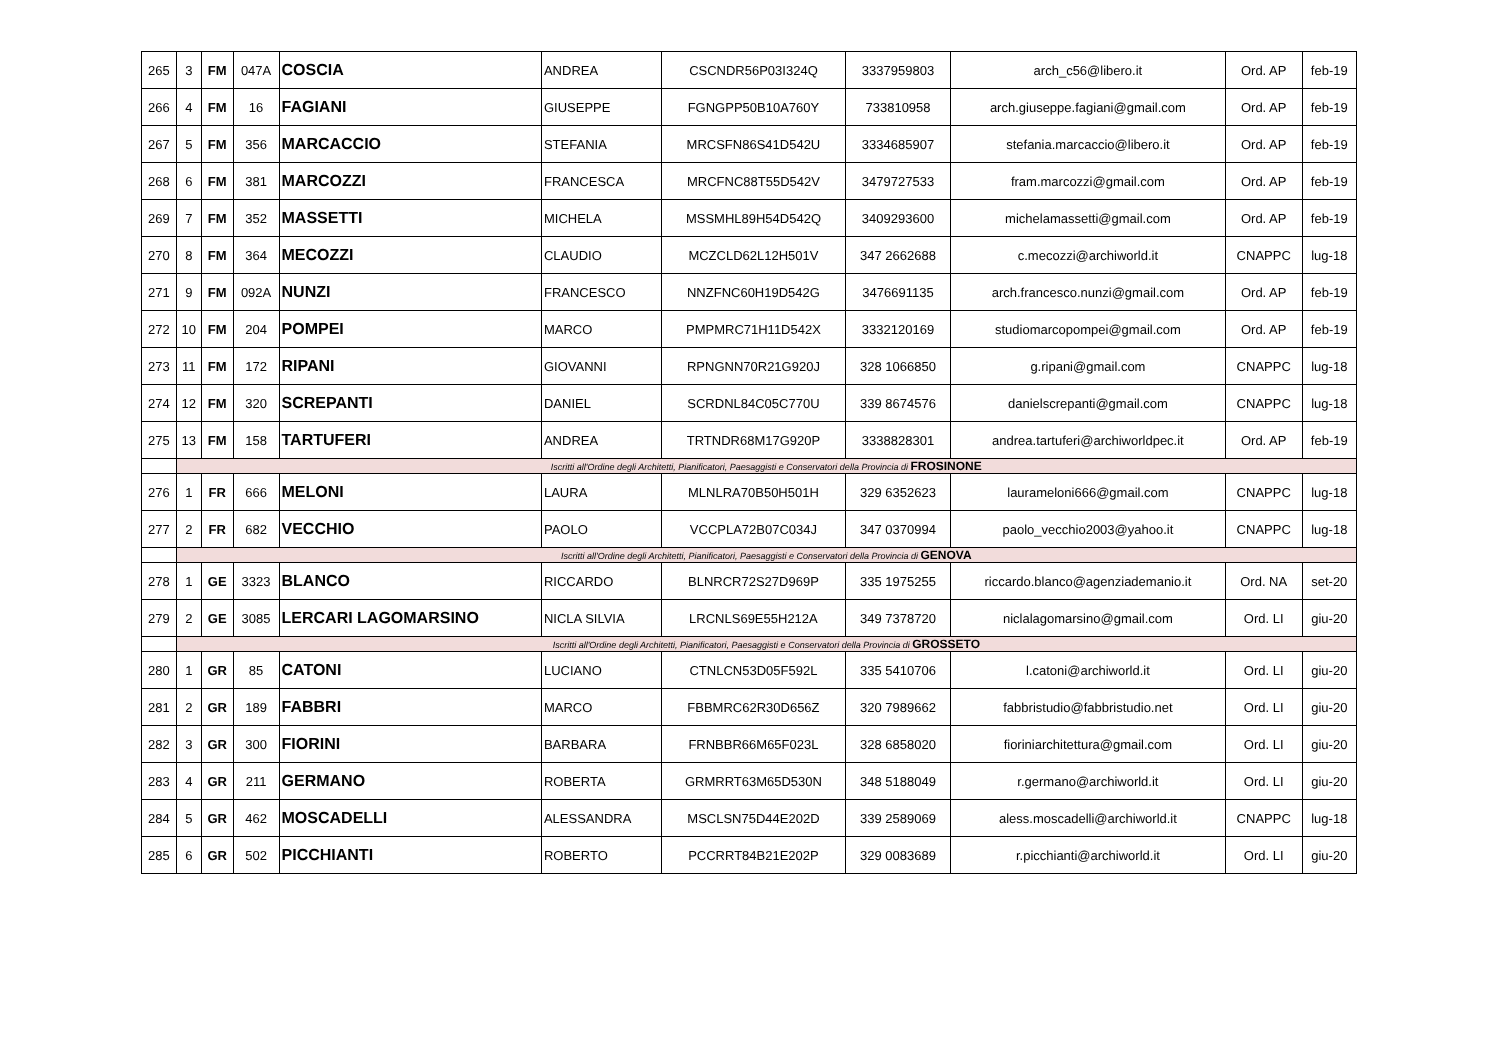| 265 | 3 | FM | 047A | COSCIA | ANDREA | CSCNDR56P03I324Q | 3337959803 | arch_c56@libero.it | Ord. AP | feb-19 |
| 266 | 4 | FM | 16 | FAGIANI | GIUSEPPE | FGNGPP50B10A760Y | 733810958 | arch.giuseppe.fagiani@gmail.com | Ord. AP | feb-19 |
| 267 | 5 | FM | 356 | MARCACCIO | STEFANIA | MRCSFN86S41D542U | 3334685907 | stefania.marcaccio@libero.it | Ord. AP | feb-19 |
| 268 | 6 | FM | 381 | MARCOZZI | FRANCESCA | MRCFNC88T55D542V | 3479727533 | fram.marcozzi@gmail.com | Ord. AP | feb-19 |
| 269 | 7 | FM | 352 | MASSETTI | MICHELA | MSSMHL89H54D542Q | 3409293600 | michelamassetti@gmail.com | Ord. AP | feb-19 |
| 270 | 8 | FM | 364 | MECOZZI | CLAUDIO | MCZCLD62L12H501V | 347 2662688 | c.mecozzi@archiworld.it | CNAPPC | lug-18 |
| 271 | 9 | FM | 092A | NUNZI | FRANCESCO | NNZFNC60H19D542G | 3476691135 | arch.francesco.nunzi@gmail.com | Ord. AP | feb-19 |
| 272 | 10 | FM | 204 | POMPEI | MARCO | PMPMRC71H11D542X | 3332120169 | studiomarcopompei@gmail.com | Ord. AP | feb-19 |
| 273 | 11 | FM | 172 | RIPANI | GIOVANNI | RPNGNN70R21G920J | 328 1066850 | g.ripani@gmail.com | CNAPPC | lug-18 |
| 274 | 12 | FM | 320 | SCREPANTI | DANIEL | SCRDNL84C05C770U | 339 8674576 | danielscrepanti@gmail.com | CNAPPC | lug-18 |
| 275 | 13 | FM | 158 | TARTUFERI | ANDREA | TRTNDR68M17G920P | 3338828301 | andrea.tartuferi@archiworldpec.it | Ord. AP | feb-19 |
| | Iscritti all'Ordine degli Architetti, Pianificatori, Paesaggisti e Conservatori della Provincia di FROSINONE | | | | | | | | | |
| 276 | 1 | FR | 666 | MELONI | LAURA | MLNLRA70B50H501H | 329 6352623 | laurameloni666@gmail.com | CNAPPC | lug-18 |
| 277 | 2 | FR | 682 | VECCHIO | PAOLO | VCCPLA72B07C034J | 347 0370994 | paolo_vecchio2003@yahoo.it | CNAPPC | lug-18 |
| | Iscritti all'Ordine degli Architetti, Pianificatori, Paesaggisti e Conservatori della Provincia di GENOVA | | | | | | | | | |
| 278 | 1 | GE | 3323 | BLANCO | RICCARDO | BLNRCR72S27D969P | 335 1975255 | riccardo.blanco@agenziademanio.it | Ord. NA | set-20 |
| 279 | 2 | GE | 3085 | LERCARI LAGOMARSINO | NICLA SILVIA | LRCNLS69E55H212A | 349 7378720 | niclalagomarsino@gmail.com | Ord. LI | giu-20 |
| | Iscritti all'Ordine degli Architetti, Pianificatori, Paesaggisti e Conservatori della Provincia di GROSSETO | | | | | | | | | |
| 280 | 1 | GR | 85 | CATONI | LUCIANO | CTNLCN53D05F592L | 335 5410706 | l.catoni@archiworld.it | Ord. LI | giu-20 |
| 281 | 2 | GR | 189 | FABBRI | MARCO | FBBMRC62R30D656Z | 320 7989662 | fabbristudio@fabbristudio.net | Ord. LI | giu-20 |
| 282 | 3 | GR | 300 | FIORINI | BARBARA | FRNBBR66M65F023L | 328 6858020 | fioriniarchitettura@gmail.com | Ord. LI | giu-20 |
| 283 | 4 | GR | 211 | GERMANO | ROBERTA | GRMRRT63M65D530N | 348 5188049 | r.germano@archiworld.it | Ord. LI | giu-20 |
| 284 | 5 | GR | 462 | MOSCADELLI | ALESSANDRA | MSCLSN75D44E202D | 339 2589069 | aless.moscadelli@archiworld.it | CNAPPC | lug-18 |
| 285 | 6 | GR | 502 | PICCHIANTI | ROBERTO | PCCRRT84B21E202P | 329 0083689 | r.picchianti@archiworld.it | Ord. LI | giu-20 |